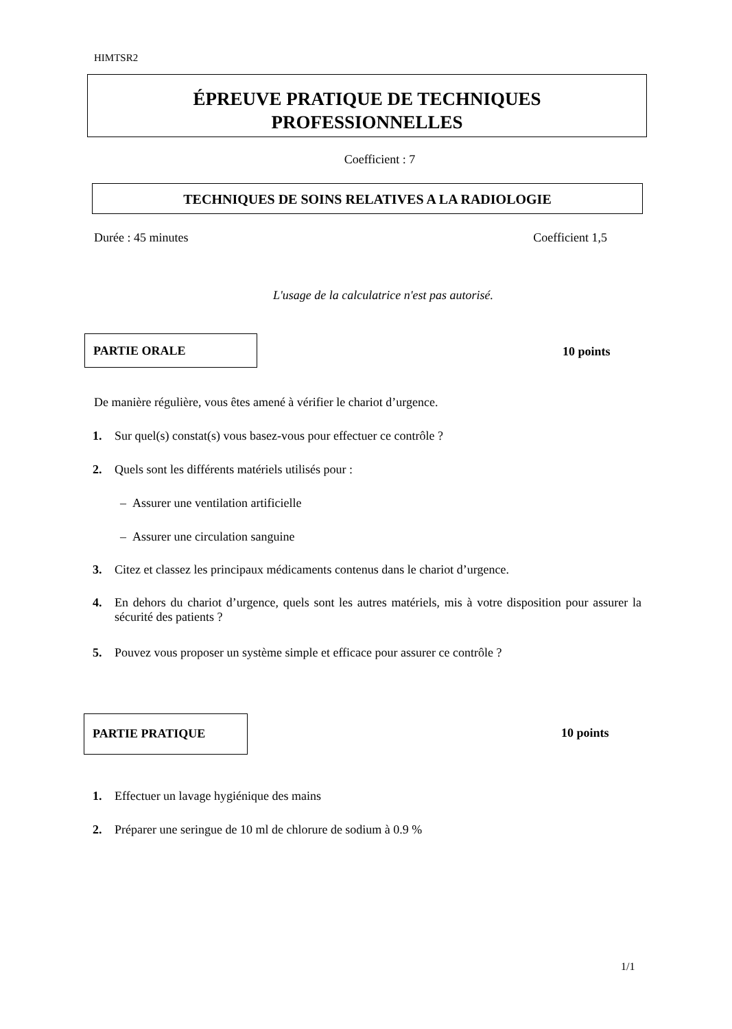HIMTSR2
ÉPREUVE PRATIQUE DE TECHNIQUES
PROFESSIONNELLES
Coefficient : 7
TECHNIQUES DE SOINS RELATIVES A LA RADIOLOGIE
Durée : 45 minutes Coefficient 1,5
L'usage de la calculatrice n'est pas autorisé.
PARTIE ORALE
10 points
De manière régulière, vous êtes amené à vérifier le chariot d’urgence.
1. Sur quel(s) constat(s) vous basez-vous pour effectuer ce contrôle ?
2. Quels sont les différents matériels utilisés pour :
– Assurer une ventilation artificielle
– Assurer une circulation sanguine
3. Citez et classez les principaux médicaments contenus dans le chariot d’urgence.
4. En dehors du chariot d’urgence, quels sont les autres matériels, mis à votre disposition pour assurer la sécurité des patients ?
5. Pouvez vous proposer un système simple et efficace pour assurer ce contrôle ?
PARTIE PRATIQUE
10 points
1. Effectuer un lavage hygiénique des mains
2. Préparer une seringue de 10 ml de chlorure de sodium à 0.9 %
1/1